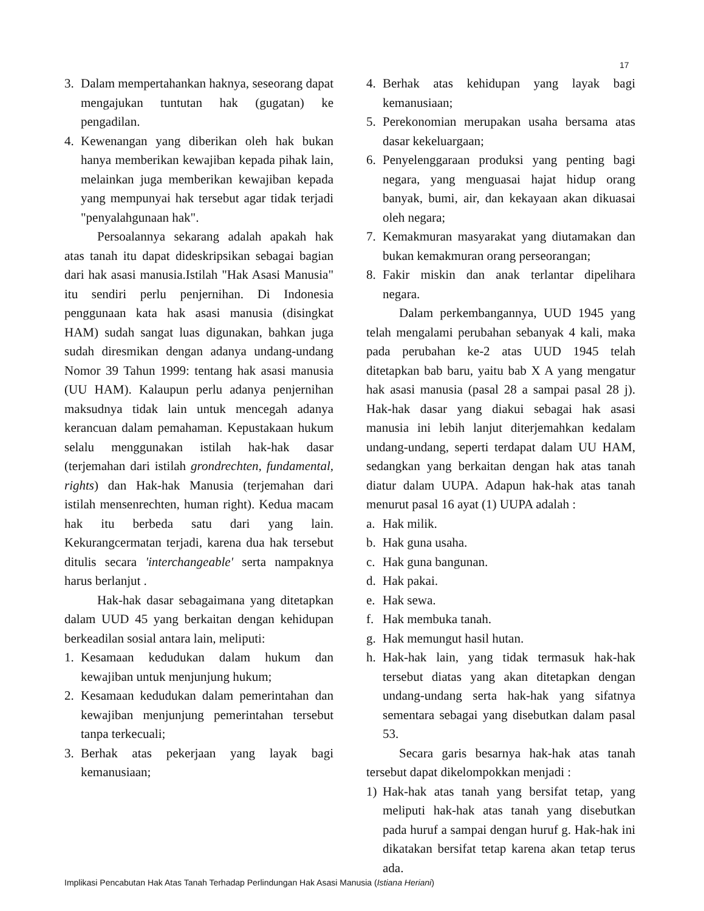17
3. Dalam mempertahankan haknya, seseorang dapat mengajukan tuntutan hak (gugatan) ke pengadilan.
4. Kewenangan yang diberikan oleh hak bukan hanya memberikan kewajiban kepada pihak lain, melainkan juga memberikan kewajiban kepada yang mempunyai hak tersebut agar tidak terjadi "penyalahgunaan hak".
Persoalannya sekarang adalah apakah hak atas tanah itu dapat dideskripsikan sebagai bagian dari hak asasi manusia.Istilah "Hak Asasi Manusia" itu sendiri perlu penjernihan. Di Indonesia penggunaan kata hak asasi manusia (disingkat HAM) sudah sangat luas digunakan, bahkan juga sudah diresmikan dengan adanya undang-undang Nomor 39 Tahun 1999: tentang hak asasi manusia (UU HAM). Kalaupun perlu adanya penjernihan maksudnya tidak lain untuk mencegah adanya kerancuan dalam pemahaman. Kepustakaan hukum selalu menggunakan istilah hak-hak dasar (terjemahan dari istilah grondrechten, fundamental, rights) dan Hak-hak Manusia (terjemahan dari istilah mensenrechten, human right). Kedua macam hak itu berbeda satu dari yang lain. Kekurangcermatan terjadi, karena dua hak tersebut ditulis secara 'interchangeable' serta nampaknya harus berlanjut .
Hak-hak dasar sebagaimana yang ditetapkan dalam UUD 45 yang berkaitan dengan kehidupan berkeadilan sosial antara lain, meliputi:
1. Kesamaan kedudukan dalam hukum dan kewajiban untuk menjunjung hukum;
2. Kesamaan kedudukan dalam pemerintahan dan kewajiban menjunjung pemerintahan tersebut tanpa terkecuali;
3. Berhak atas pekerjaan yang layak bagi kemanusiaan;
4. Berhak atas kehidupan yang layak bagi kemanusiaan;
5. Perekonomian merupakan usaha bersama atas dasar kekeluargaan;
6. Penyelenggaraan produksi yang penting bagi negara, yang menguasai hajat hidup orang banyak, bumi, air, dan kekayaan akan dikuasai oleh negara;
7. Kemakmuran masyarakat yang diutamakan dan bukan kemakmuran orang perseorangan;
8. Fakir miskin dan anak terlantar dipelihara negara.
Dalam perkembangannya, UUD 1945 yang telah mengalami perubahan sebanyak 4 kali, maka pada perubahan ke-2 atas UUD 1945 telah ditetapkan bab baru, yaitu bab X A yang mengatur hak asasi manusia (pasal 28 a sampai pasal 28 j). Hak-hak dasar yang diakui sebagai hak asasi manusia ini lebih lanjut diterjemahkan kedalam undang-undang, seperti terdapat dalam UU HAM, sedangkan yang berkaitan dengan hak atas tanah diatur dalam UUPA. Adapun hak-hak atas tanah menurut pasal 16 ayat (1) UUPA adalah :
a. Hak milik.
b. Hak guna usaha.
c. Hak guna bangunan.
d. Hak pakai.
e. Hak sewa.
f. Hak membuka tanah.
g. Hak memungut hasil hutan.
h. Hak-hak lain, yang tidak termasuk hak-hak tersebut diatas yang akan ditetapkan dengan undang-undang serta hak-hak yang sifatnya sementara sebagai yang disebutkan dalam pasal 53.
Secara garis besarnya hak-hak atas tanah tersebut dapat dikelompokkan menjadi :
1) Hak-hak atas tanah yang bersifat tetap, yang meliputi hak-hak atas tanah yang disebutkan pada huruf a sampai dengan huruf g. Hak-hak ini dikatakan bersifat tetap karena akan tetap terus ada.
Implikasi Pencabutan Hak Atas Tanah Terhadap Perlindungan Hak Asasi Manusia (Istiana Heriani)